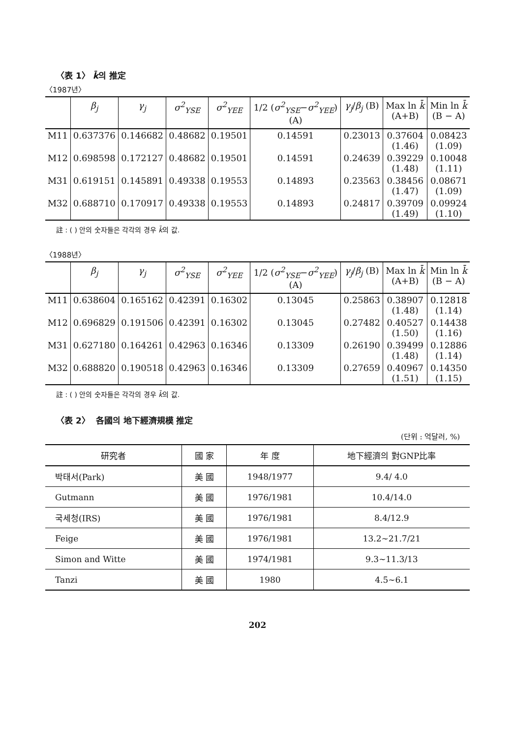〈表 1〉 k̄의 推定
〈1987년〉
| | β<sub>j</sub> | γ<sub>j</sub> | σ<sup>2</sup><sub>YSE</sub> | σ<sup>2</sup><sub>YEE</sub> | 1/2 ( σ<sup>2</sup><sub>YSE</sub> − σ<sup>2</sup><sub>YEE</sub> ) (A) | γ<sub>j</sub> / β<sub>j</sub> (B) | Max ln k̄ (A+B) | Min ln k̄ (B − A) |
| --- | --- | --- | --- | --- | --- | --- | --- | --- |
| M11 | 0.637376 | 0.146682 | 0.48682 | 0.19501 | 0.14591 | 0.23013 | 0.37604 (1.46) | 0.08423 (1.09) |
| M12 | 0.698598 | 0.172127 | 0.48682 | 0.19501 | 0.14591 | 0.24639 | 0.39229 (1.48) | 0.10048 (1.11) |
| M31 | 0.619151 | 0.145891 | 0.49338 | 0.19553 | 0.14893 | 0.23563 | 0.38456 (1.47) | 0.08671 (1.09) |
| M32 | 0.688710 | 0.170917 | 0.49338 | 0.19553 | 0.14893 | 0.24817 | 0.39709 (1.49) | 0.09924 (1.10) |
註 : ( ) 안의 숫자들은 각각의 경우 k̄의 값.
〈1988년〉
| | β<sub>j</sub> | γ<sub>j</sub> | σ<sup>2</sup><sub>YSE</sub> | σ<sup>2</sup><sub>YEE</sub> | 1/2 ( σ<sup>2</sup><sub>YSE</sub> − σ<sup>2</sup><sub>YEE</sub> ) (A) | γ<sub>j</sub> / β<sub>j</sub> (B) | Max ln k̄ (A+B) | Min ln k̄ (B − A) |
| --- | --- | --- | --- | --- | --- | --- | --- | --- |
| M11 | 0.638604 | 0.165162 | 0.42391 | 0.16302 | 0.13045 | 0.25863 | 0.38907 (1.48) | 0.12818 (1.14) |
| M12 | 0.696829 | 0.191506 | 0.42391 | 0.16302 | 0.13045 | 0.27482 | 0.40527 (1.50) | 0.14438 (1.16) |
| M31 | 0.627180 | 0.164261 | 0.42963 | 0.16346 | 0.13309 | 0.26190 | 0.39499 (1.48) | 0.12886 (1.14) |
| M32 | 0.688820 | 0.190518 | 0.42963 | 0.16346 | 0.13309 | 0.27659 | 0.40967 (1.51) | 0.14350 (1.15) |
註 : ( ) 안의 숫자들은 각각의 경우 k̄의 값.
〈表 2〉 各國의 地下經濟規模 推定
(단위 : 억달러, %)
| 研究者 | 國 家 | 年 度 | 地下經濟의 對GNP比率 |
| --- | --- | --- | --- |
| 박태서(Park) | 美 國 | 1948/1977 | 9.4/ 4.0 |
| Gutmann | 美 國 | 1976/1981 | 10.4/14.0 |
| 국세청(IRS) | 美 國 | 1976/1981 | 8.4/12.9 |
| Feige | 美 國 | 1976/1981 | 13.2~21.7/21 |
| Simon and Witte | 美 國 | 1974/1981 | 9.3~11.3/13 |
| Tanzi | 美 國 | 1980 | 4.5~6.1 |
202